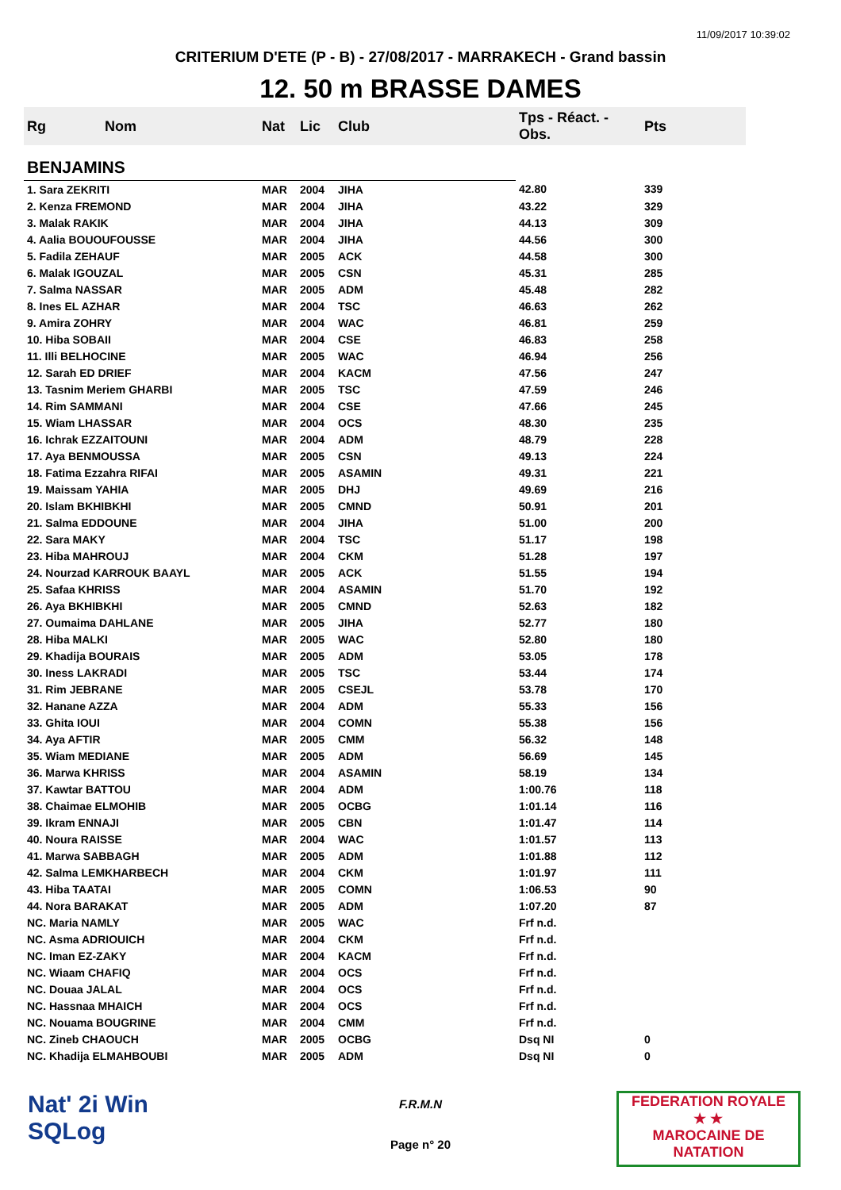11/09/2017 10:39:02
CRITERIUM D'ETE (P - B) - 27/08/2017 - MARRAKECH - Grand bassin
12. 50 m BRASSE DAMES
| Rg | Nom | Nat | Lic | Club | Tps - Réact. - Obs. | Pts |
| --- | --- | --- | --- | --- | --- | --- |
| BENJAMINS | | | | | | |
| 1. Sara ZEKRITI | | MAR | 2004 | JIHA | 42.80 | 339 |
| 2. Kenza FREMOND | | MAR | 2004 | JIHA | 43.22 | 329 |
| 3. Malak RAKIK | | MAR | 2004 | JIHA | 44.13 | 309 |
| 4. Aalia BOUOUFOUSSE | | MAR | 2004 | JIHA | 44.56 | 300 |
| 5. Fadila ZEHAUF | | MAR | 2005 | ACK | 44.58 | 300 |
| 6. Malak IGOUZAL | | MAR | 2005 | CSN | 45.31 | 285 |
| 7. Salma NASSAR | | MAR | 2005 | ADM | 45.48 | 282 |
| 8. Ines EL AZHAR | | MAR | 2004 | TSC | 46.63 | 262 |
| 9. Amira ZOHRY | | MAR | 2004 | WAC | 46.81 | 259 |
| 10. Hiba SOBAII | | MAR | 2004 | CSE | 46.83 | 258 |
| 11. Illi BELHOCINE | | MAR | 2005 | WAC | 46.94 | 256 |
| 12. Sarah ED DRIEF | | MAR | 2004 | KACM | 47.56 | 247 |
| 13. Tasnim Meriem GHARBI | | MAR | 2005 | TSC | 47.59 | 246 |
| 14. Rim SAMMANI | | MAR | 2004 | CSE | 47.66 | 245 |
| 15. Wiam LHASSAR | | MAR | 2004 | OCS | 48.30 | 235 |
| 16. Ichrak EZZAITOUNI | | MAR | 2004 | ADM | 48.79 | 228 |
| 17. Aya BENMOUSSA | | MAR | 2005 | CSN | 49.13 | 224 |
| 18. Fatima Ezzahra RIFAI | | MAR | 2005 | ASAMIN | 49.31 | 221 |
| 19. Maissam YAHIA | | MAR | 2005 | DHJ | 49.69 | 216 |
| 20. Islam BKHIBKHI | | MAR | 2005 | CMND | 50.91 | 201 |
| 21. Salma EDDOUNE | | MAR | 2004 | JIHA | 51.00 | 200 |
| 22. Sara MAKY | | MAR | 2004 | TSC | 51.17 | 198 |
| 23. Hiba MAHROUJ | | MAR | 2004 | CKM | 51.28 | 197 |
| 24. Nourzad KARROUK BAAYL | | MAR | 2005 | ACK | 51.55 | 194 |
| 25. Safaa KHRISS | | MAR | 2004 | ASAMIN | 51.70 | 192 |
| 26. Aya BKHIBKHI | | MAR | 2005 | CMND | 52.63 | 182 |
| 27. Oumaima DAHLANE | | MAR | 2005 | JIHA | 52.77 | 180 |
| 28. Hiba MALKI | | MAR | 2005 | WAC | 52.80 | 180 |
| 29. Khadija BOURAIS | | MAR | 2005 | ADM | 53.05 | 178 |
| 30. Iness LAKRADI | | MAR | 2005 | TSC | 53.44 | 174 |
| 31. Rim JEBRANE | | MAR | 2005 | CSEJL | 53.78 | 170 |
| 32. Hanane AZZA | | MAR | 2004 | ADM | 55.33 | 156 |
| 33. Ghita IOUI | | MAR | 2004 | COMN | 55.38 | 156 |
| 34. Aya AFTIR | | MAR | 2005 | CMM | 56.32 | 148 |
| 35. Wiam MEDIANE | | MAR | 2005 | ADM | 56.69 | 145 |
| 36. Marwa KHRISS | | MAR | 2004 | ASAMIN | 58.19 | 134 |
| 37. Kawtar BATTOU | | MAR | 2004 | ADM | 1:00.76 | 118 |
| 38. Chaimae ELMOHIB | | MAR | 2005 | OCBG | 1:01.14 | 116 |
| 39. Ikram ENNAJI | | MAR | 2005 | CBN | 1:01.47 | 114 |
| 40. Noura RAISSE | | MAR | 2004 | WAC | 1:01.57 | 113 |
| 41. Marwa SABBAGH | | MAR | 2005 | ADM | 1:01.88 | 112 |
| 42. Salma LEMKHARBECH | | MAR | 2004 | CKM | 1:01.97 | 111 |
| 43. Hiba TAATAI | | MAR | 2005 | COMN | 1:06.53 | 90 |
| 44. Nora BARAKAT | | MAR | 2005 | ADM | 1:07.20 | 87 |
| NC. Maria NAMLY | | MAR | 2005 | WAC | Frf n.d. | |
| NC. Asma ADRIOUICH | | MAR | 2004 | CKM | Frf n.d. | |
| NC. Iman EZ-ZAKY | | MAR | 2004 | KACM | Frf n.d. | |
| NC. Wiaam CHAFIQ | | MAR | 2004 | OCS | Frf n.d. | |
| NC. Douaa JALAL | | MAR | 2004 | OCS | Frf n.d. | |
| NC. Hassnaa MHAICH | | MAR | 2004 | OCS | Frf n.d. | |
| NC. Nouama BOUGRINE | | MAR | 2004 | CMM | Frf n.d. | |
| NC. Zineb CHAOUCH | | MAR | 2005 | OCBG | Dsq NI | 0 |
| NC. Khadija ELMAHBOUBI | | MAR | 2005 | ADM | Dsq NI | 0 |
Nat' 2i Win
SQLog
F.R.M.N
Page n° 20
FEDERATION ROYALE
★ ★
MAROCAINE DE NATATION